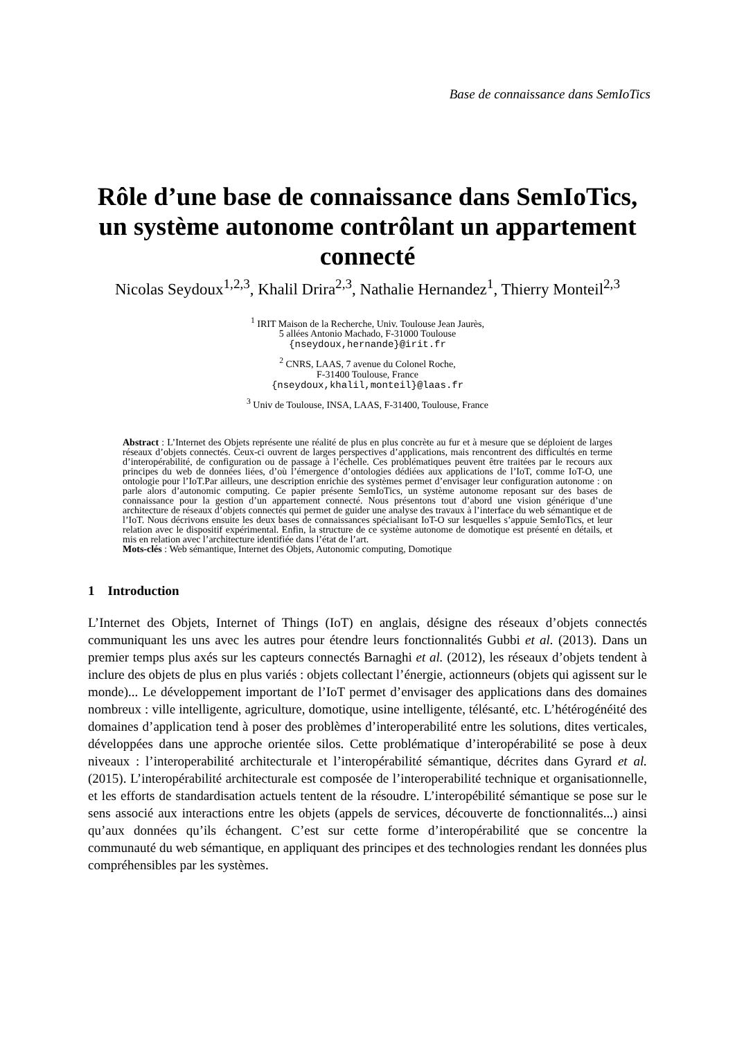Base de connaissance dans SemIoTics
Rôle d’une base de connaissance dans SemIoTics,
un système autonome contrôlant un appartement
connecté
Nicolas Seydoux<sup>1,2,3</sup>, Khalil Drira<sup>2,3</sup>, Nathalie Hernandez<sup>1</sup>, Thierry Monteil<sup>2,3</sup>
<sup>1</sup> IRIT Maison de la Recherche, Univ. Toulouse Jean Jaurès,
5 allées Antonio Machado, F-31000 Toulouse
{nseydoux,hernande}@irit.fr
<sup>2</sup> CNRS, LAAS, 7 avenue du Colonel Roche,
F-31400 Toulouse, France
{nseydoux,khalil,monteil}@laas.fr
<sup>3</sup> Univ de Toulouse, INSA, LAAS, F-31400, Toulouse, France
Abstract : L’Internet des Objets représente une réalité de plus en plus concrète au fur et à mesure que se déploient de larges réseaux d’objets connectés. Ceux-ci ouvrent de larges perspectives d’applications, mais rencontrent des difficultés en terme d’interopérabilité, de configuration ou de passage à l’échelle. Ces problématiques peuvent être traitées par le recours aux principes du web de données liées, d’où l’émergence d’ontologies dédiées aux applications de l’IoT, comme IoT-O, une ontologie pour l’IoT.Par ailleurs, une description enrichie des systèmes permet d’envisager leur configuration autonome : on parle alors d’autonomic computing. Ce papier présente SemIoTics, un système autonome reposant sur des bases de connaissance pour la gestion d’un appartement connecté. Nous présentons tout d’abord une vision générique d’une architecture de réseaux d’objets connectés qui permet de guider une analyse des travaux à l’interface du web sémantique et de l’IoT. Nous décrivons ensuite les deux bases de connaissances spécialisant IoT-O sur lesquelles s’appuie SemIoTics, et leur relation avec le dispositif expérimental. Enfin, la structure de ce système autonome de domotique est présenté en détails, et mis en relation avec l’architecture identifiée dans l’état de l’art.
Mots-clés : Web sémantique, Internet des Objets, Autonomic computing, Domotique
1 Introduction
L’Internet des Objets, Internet of Things (IoT) en anglais, désigne des réseaux d’objets connectés communiquant les uns avec les autres pour étendre leurs fonctionnalités Gubbi et al. (2013). Dans un premier temps plus axés sur les capteurs connectés Barnaghi et al. (2012), les réseaux d’objets tendent à inclure des objets de plus en plus variés : objets collectant l’énergie, actionneurs (objets qui agissent sur le monde)... Le développement important de l’IoT permet d’envisager des applications dans des domaines nombreux : ville intelligente, agriculture, domotique, usine intelligente, télésanté, etc. L’hétérogénéité des domaines d’application tend à poser des problèmes d’interoperabilité entre les solutions, dites verticales, développées dans une approche orientée silos. Cette problématique d’interopérabilité se pose à deux niveaux : l’interoperabilité architecturale et l’interopérabilité sémantique, décrites dans Gyrard et al. (2015). L’interopérabilité architecturale est composée de l’interoperabilité technique et organisationnelle, et les efforts de standardisation actuels tentent de la résoudre. L’interopébilité sémantique se pose sur le sens associé aux interactions entre les objets (appels de services, découverte de fonctionnalités...) ainsi qu’aux données qu’ils échangent. C’est sur cette forme d’interopérabilité que se concentre la communauté du web sémantique, en appliquant des principes et des technologies rendant les données plus compréhensibles par les systèmes.